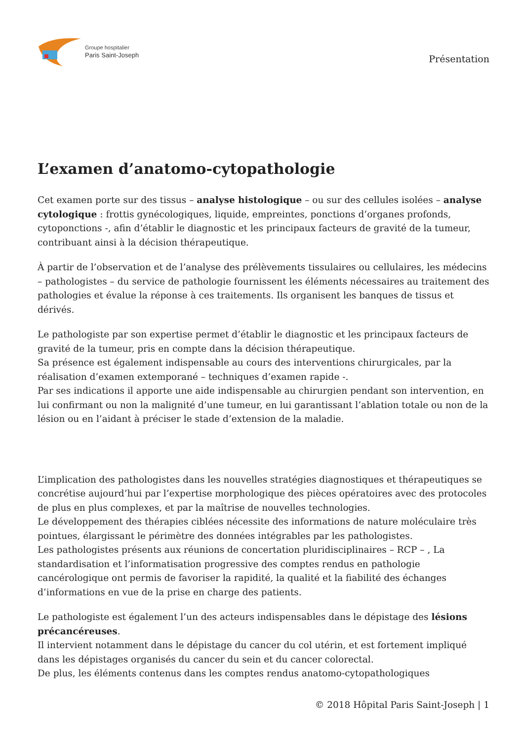Groupe hospitalier
Paris Saint-Joseph
Présentation
L’examen d’anatomo-cytopathologie
Cet examen porte sur des tissus – analyse histologique – ou sur des cellules isolées – analyse cytologique : frottis gynécologiques, liquide, empreintes, ponctions d’organes profonds, cytoponctions -, afin d’établir le diagnostic et les principaux facteurs de gravité de la tumeur, contribuant ainsi à la décision thérapeutique.
À partir de l’observation et de l’analyse des prélèvements tissulaires ou cellulaires, les médecins – pathologistes – du service de pathologie fournissent les éléments nécessaires au traitement des pathologies et évalue la réponse à ces traitements. Ils organisent les banques de tissus et dérivés.
Le pathologiste par son expertise permet d’établir le diagnostic et les principaux facteurs de gravité de la tumeur, pris en compte dans la décision thérapeutique.
Sa présence est également indispensable au cours des interventions chirurgicales, par la réalisation d’examen extemporané – techniques d’examen rapide -.
Par ses indications il apporte une aide indispensable au chirurgien pendant son intervention, en lui confirmant ou non la malignité d’une tumeur, en lui garantissant l’ablation totale ou non de la lésion ou en l’aidant à préciser le stade d’extension de la maladie.
L’implication des pathologistes dans les nouvelles stratégies diagnostiques et thérapeutiques se concrétise aujourd’hui par l’expertise morphologique des pièces opératoires avec des protocoles de plus en plus complexes, et par la maîtrise de nouvelles technologies.
Le développement des thérapies ciblées nécessite des informations de nature moléculaire très pointues, élargissant le périmètre des données intégrables par les pathologistes.
Les pathologistes présents aux réunions de concertation pluridisciplinaires – RCP – , La standardisation et l’informatisation progressive des comptes rendus en pathologie cancérologique ont permis de favoriser la rapidité, la qualité et la fiabilité des échanges d’informations en vue de la prise en charge des patients.
Le pathologiste est également l’un des acteurs indispensables dans le dépistage des lésions précancéreuses.
Il intervient notamment dans le dépistage du cancer du col utérin, et est fortement impliqué dans les dépistages organisés du cancer du sein et du cancer colorectal.
De plus, les éléments contenus dans les comptes rendus anatomo-cytopathologiques
© 2018 Hôpital Paris Saint-Joseph | 1